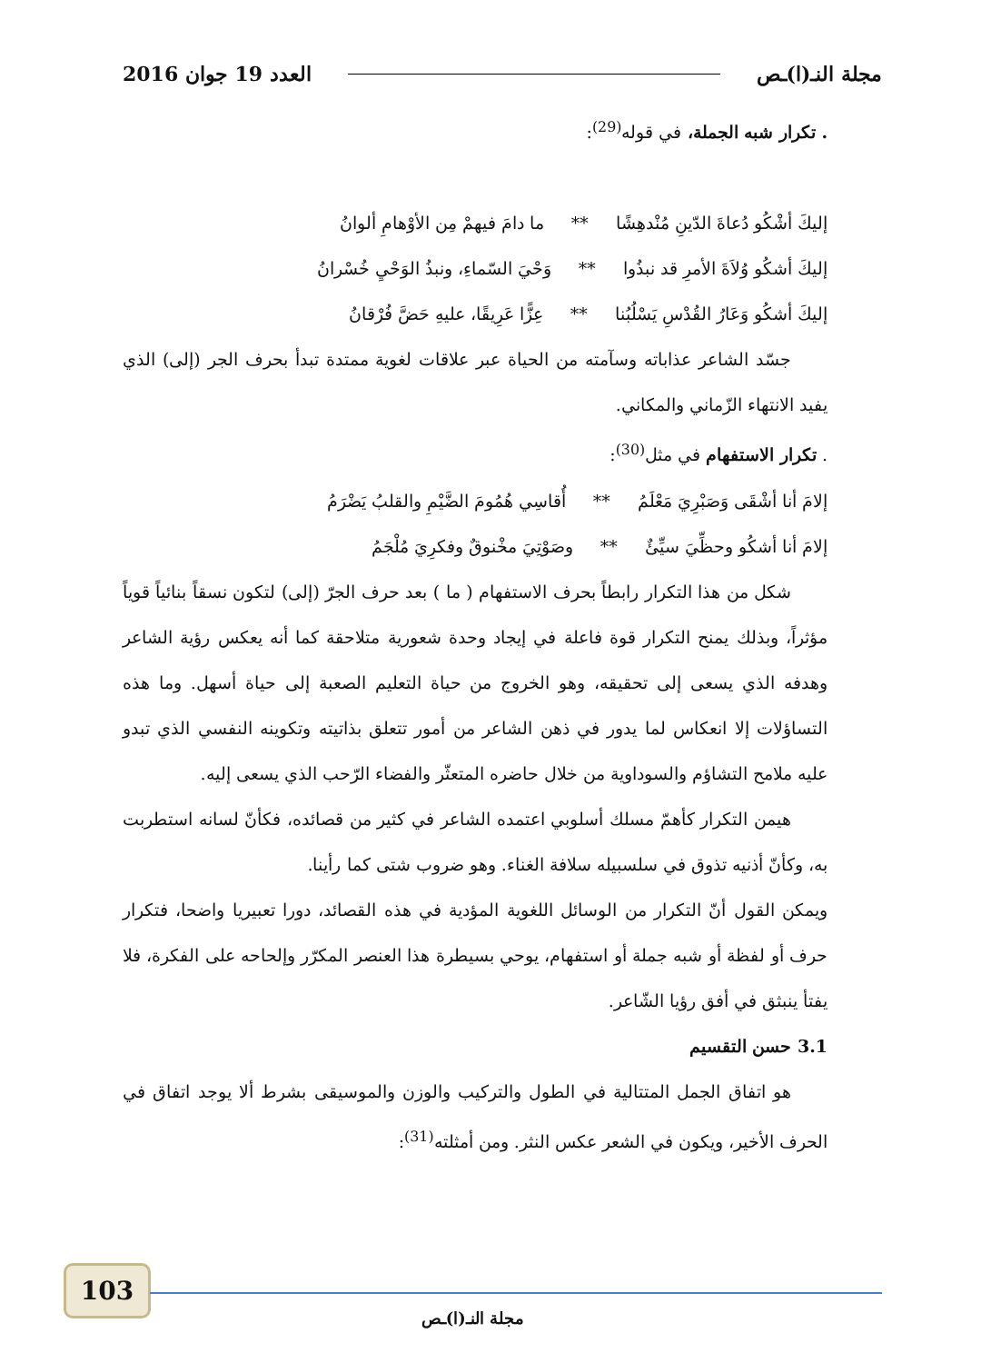مجلة النـ(ا)ـص العدد 19 جوان 2016
. تكرار شبه الجملة، في قوله<sup>(29)</sup>:
إليكَ أشْكُو دُعاةَ الدّينِ مُنْدهِشًا ** ما دامَ فيهمْ مِن الأوْهامِ ألوانُ
إليكَ أشكُو وُلاَةَ الأمرِ قد نبذُوا ** وَحْيَ السّماءِ، ونبذُ الوَحْيِ خُسْرانُ
إليكَ أشكُو وَعَارُ القُدْسِ يَسْلُبُنا ** عِزًّا عَرِيقًا، عليهِ حَضَّ فُرْقانُ
جسّد الشاعر عذاباته وسآمته من الحياة عبر علاقات لغوية ممتدة تبدأ بحرف الجر (إلى) الذي يفيد الانتهاء الزّماني والمكاني.
. تكرار الاستفهام في مثل<sup>(30)</sup>:
إلامَ أنا أشْقَى وَصَبْرِيَ مَعْلَمُ ** أُقاسِي هُمُومَ الضَّيْمِ والقلبُ يَضْرَمُ
إلامَ أنا أشكُو وحظِّيَ سيِّئٌ ** وصَوْتِيَ مخْنوقٌ وفكرِيَ مُلْجَمُ
شكل من هذا التكرار رابطاً بحرف الاستفهام ( ما ) بعد حرف الجرّ (إلى) لتكون نسقاً بنائياً قوياً مؤثراً، وبذلك يمنح التكرار قوة فاعلة في إيجاد وحدة شعورية متلاحقة كما أنه يعكس رؤية الشاعر وهدفه الذي يسعى إلى تحقيقه، وهو الخروج من حياة التعليم الصعبة إلى حياة أسهل. وما هذه التساؤلات إلا انعكاس لما يدور في ذهن الشاعر من أمور تتعلق بذاتيته وتكوينه النفسي الذي تبدو عليه ملامح التشاؤم والسوداوية من خلال حاضره المتعثّر والفضاء الرّحب الذي يسعى إليه.
هيمن التكرار كأهمّ مسلك أسلوبي اعتمده الشاعر في كثير من قصائده، فكأنّ لسانه استطربت به، وكأنّ أذنيه تذوق في سلسبيله سلافة الغناء. وهو ضروب شتى كما رأينا.
ويمكن القول أنّ التكرار من الوسائل اللغوية المؤدية في هذه القصائد، دورا تعبيريا واضحا، فتكرار حرف أو لفظة أو شبه جملة أو استفهام، يوحي بسيطرة هذا العنصر المكرّر وإلحاحه على الفكرة، فلا يفتأ ينبثق في أفق رؤيا الشّاعر.
3.1 حسن التقسيم
هو اتفاق الجمل المتتالية في الطول والتركيب والوزن والموسيقى بشرط ألا يوجد اتفاق في الحرف الأخير، ويكون في الشعر عكس النثر. ومن أمثلته<sup>(31)</sup>:
103
مجلة النـ(ا)ـص